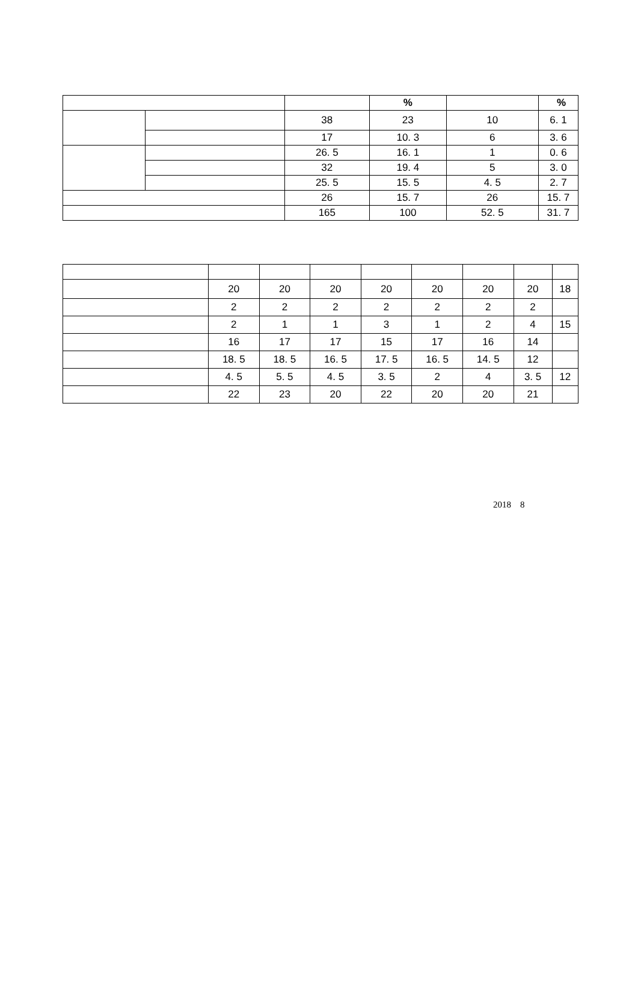| | | | % | | % |
| --- | --- | --- | --- | --- | --- |
| | | 38 | 23 | 10 | 6. 1 |
| | | 17 | 10. 3 | 6 | 3. 6 |
| | | 26. 5 | 16. 1 | 1 | 0. 6 |
| | | 32 | 19. 4 | 5 | 3. 0 |
| | | 25. 5 | 15. 5 | 4. 5 | 2. 7 |
| | | 26 | 15. 7 | 26 | 15. 7 |
| | | 165 | 100 | 52. 5 | 31. 7 |
| | 20 | 20 | 20 | 20 | 20 | 20 | 20 | 18 |
| | 2 | 2 | 2 | 2 | 2 | 2 | 2 | |
| | 2 | 1 | 1 | 3 | 1 | 2 | 4 | 15 |
| | 16 | 17 | 17 | 15 | 17 | 16 | 14 | |
| | 18. 5 | 18. 5 | 16. 5 | 17. 5 | 16. 5 | 14. 5 | 12 | |
| | 4. 5 | 5. 5 | 4. 5 | 3. 5 | 2 | 4 | 3. 5 | 12 |
| | 22 | 23 | 20 | 22 | 20 | 20 | 21 | |
2018 8